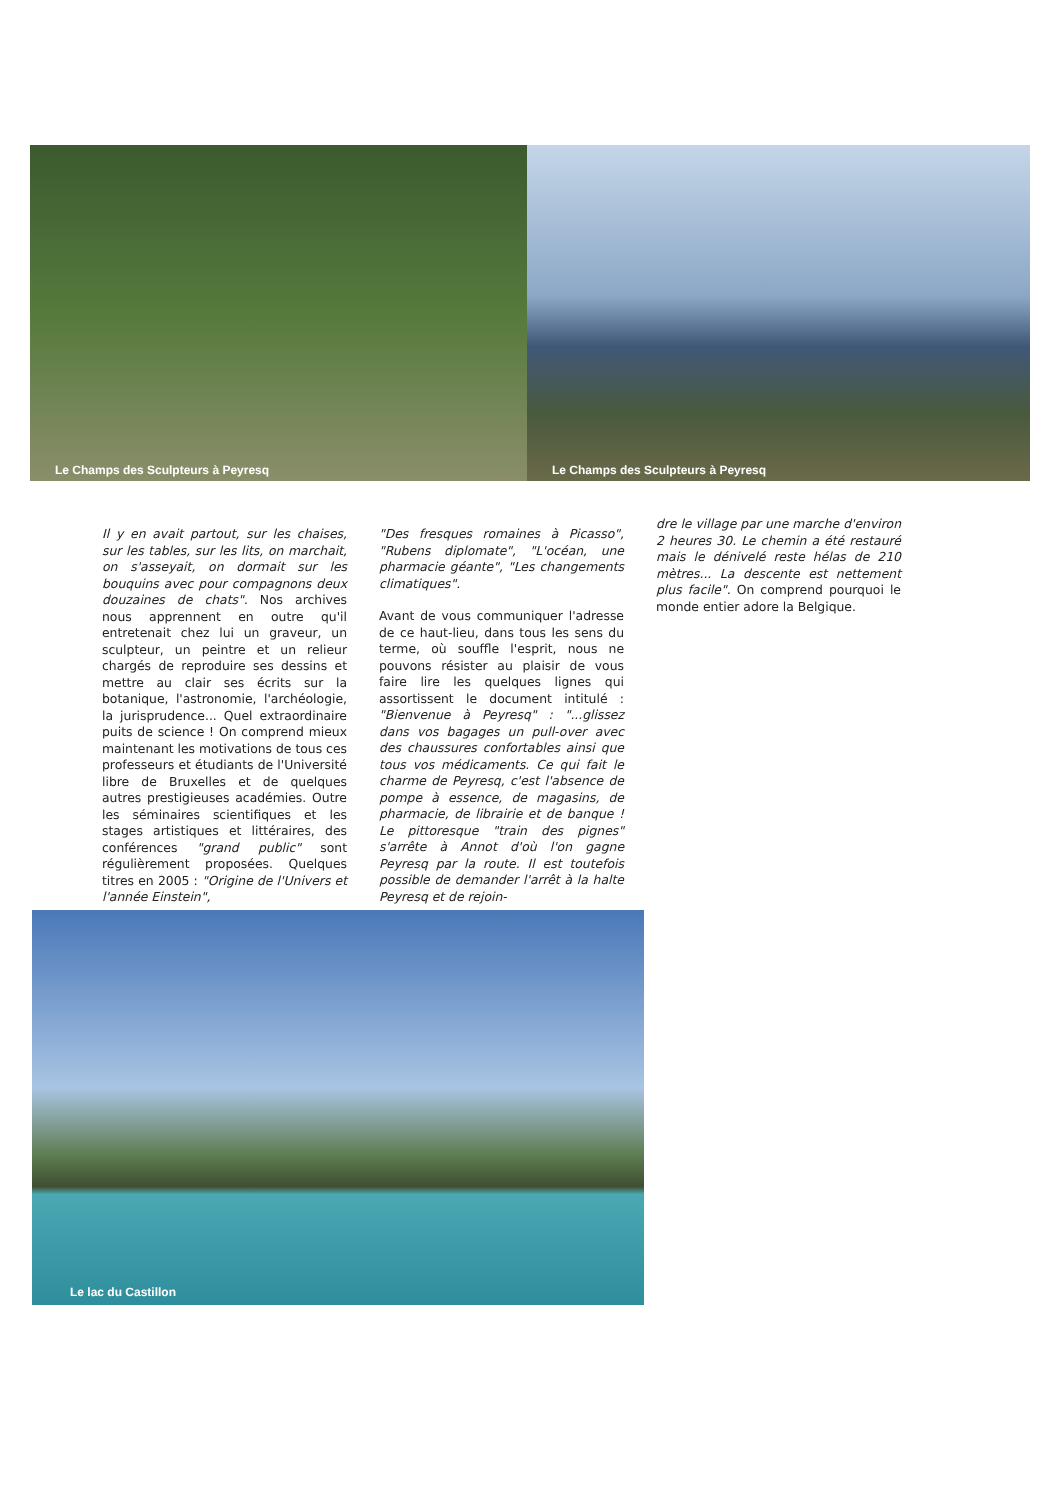Le Champs des Sculpteurs à Peyresq
Le Champs des Sculpteurs à Peyresq
Il y en avait partout, sur les chaises, sur les tables, sur les lits, on marchait, on s'asseyait, on dormait sur les bouquins avec pour compagnons deux douzaines de chats". Nos archives nous apprennent en outre qu'il entretenait chez lui un graveur, un sculpteur, un peintre et un relieur chargés de reproduire ses dessins et mettre au clair ses écrits sur la botanique, l'astronomie, l'archéologie, la jurisprudence... Quel extraordinaire puits de science ! On comprend mieux maintenant les motivations de tous ces professeurs et étudiants de l'Université libre de Bruxelles et de quelques autres prestigieuses académies. Outre les séminaires scientifiques et les stages artistiques et littéraires, des conférences "grand public" sont régulièrement proposées. Quelques titres en 2005 : "Origine de l'Univers et l'année Einstein",
"Des fresques romaines à Picasso", "Rubens diplomate", "L'océan, une pharmacie géante", "Les changements climatiques".
Avant de vous communiquer l'adresse de ce haut-lieu, dans tous les sens du terme, où souffle l'esprit, nous ne pouvons résister au plaisir de vous faire lire les quelques lignes qui assortissent le document intitulé : "Bienvenue à Peyresq" : "...glissez dans vos bagages un pull-over avec des chaussures confortables ainsi que tous vos médicaments. Ce qui fait le charme de Peyresq, c'est l'absence de pompe à essence, de magasins, de pharmacie, de librairie et de banque ! Le pittoresque "train des pignes" s'arrête à Annot d'où l'on gagne Peyresq par la route. Il est toutefois possible de demander l'arrêt à la halte Peyresq et de rejoin-
dre le village par une marche d'environ 2 heures 30. Le chemin a été restauré mais le dénivelé reste hélas de 210 mètres... La descente est nettement plus facile". On comprend pourquoi le monde entier adore la Belgique.
Le lac du Castillon